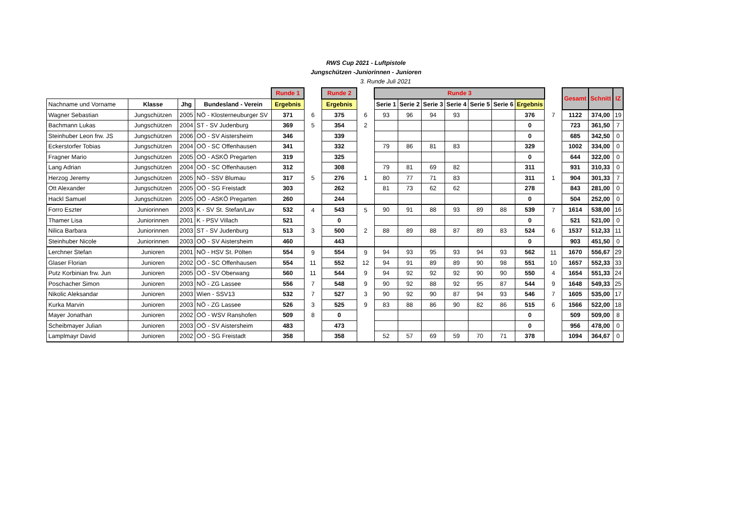RWS Cup 2021 - Luftpistole
Jungschützen -Juniorinnen - Junioren
3. Runde Juli 2021
| | | | | Runde 1 | | Runde 2 | | Runde 3 | | | | | | | | Gesamt | Schnitt | IZ |
| --- | --- | --- | --- | --- | --- | --- | --- | --- | --- | --- | --- | --- | --- | --- | --- | --- | --- | --- |
| Nachname und Vorname | Klasse | Jhg | Bundesland - Verein | Ergebnis | | Ergebnis | | Serie 1 | Serie 2 | Serie 3 | Serie 4 | Serie 5 | Serie 6 | Ergebnis | | | | |
| Wagner Sebastian | Jungschützen | 2005 | NÖ - Klosterneuburger SV | 371 | 6 | 375 | 6 | 93 | 96 | 94 | 93 | | | 376 | 7 | 1122 | 374,00 | 19 |
| Bachmann Lukas | Jungschützen | 2004 | ST - SV Judenburg | 369 | 5 | 354 | 2 | | | | | | | 0 | | 723 | 361,50 | 7 |
| Steinhuber Leon frw. JS | Jungschützen | 2006 | OÖ - SV Aistersheim | 346 | | 339 | | | | | | | | 0 | | 685 | 342,50 | 0 |
| Eckerstorfer Tobias | Jungschützen | 2004 | OÖ - SC Offenhausen | 341 | | 332 | | 79 | 86 | 81 | 83 | | | 329 | | 1002 | 334,00 | 0 |
| Fragner Mario | Jungschützen | 2005 | OÖ - ASKÖ Pregarten | 319 | | 325 | | | | | | | | 0 | | 644 | 322,00 | 0 |
| Lang Adrian | Jungschützen | 2004 | OÖ - SC Offenhausen | 312 | | 308 | | 79 | 81 | 69 | 82 | | | 311 | | 931 | 310,33 | 0 |
| Herzog Jeremy | Jungschützen | 2005 | NÖ - SSV Blumau | 317 | 5 | 276 | 1 | 80 | 77 | 71 | 83 | | | 311 | 1 | 904 | 301,33 | 7 |
| Ott Alexander | Jungschützen | 2005 | OÖ - SG Freistadt | 303 | | 262 | | 81 | 73 | 62 | 62 | | | 278 | | 843 | 281,00 | 0 |
| Hackl Samuel | Jungschützen | 2005 | OÖ - ASKÖ Pregarten | 260 | | 244 | | | | | | | | 0 | | 504 | 252,00 | 0 |
| Forro Eszter | Juniorinnen | 2003 | K - SV St. Stefan/Lav | 532 | 4 | 543 | 5 | 90 | 91 | 88 | 93 | 89 | 88 | 539 | 7 | 1614 | 538,00 | 16 |
| Thamer Lisa | Juniorinnen | 2001 | K - PSV Villach | 521 | | 0 | | | | | | | | 0 | | 521 | 521,00 | 0 |
| Nilica Barbara | Juniorinnen | 2003 | ST - SV Judenburg | 513 | 3 | 500 | 2 | 88 | 89 | 88 | 87 | 89 | 83 | 524 | 6 | 1537 | 512,33 | 11 |
| Steinhuber Nicole | Juniorinnen | 2003 | OÖ - SV Aistersheim | 460 | | 443 | | | | | | | | 0 | | 903 | 451,50 | 0 |
| Lerchner Stefan | Junioren | 2001 | NÖ - HSV St. Pölten | 554 | 9 | 554 | 9 | 94 | 93 | 95 | 93 | 94 | 93 | 562 | 11 | 1670 | 556,67 | 29 |
| Glaser Florian | Junioren | 2002 | OÖ - SC Offenhausen | 554 | 11 | 552 | 12 | 94 | 91 | 89 | 89 | 90 | 98 | 551 | 10 | 1657 | 552,33 | 33 |
| Putz Korbinian frw. Jun | Junioren | 2005 | OÖ - SV Oberwang | 560 | 11 | 544 | 9 | 94 | 92 | 92 | 92 | 90 | 90 | 550 | 4 | 1654 | 551,33 | 24 |
| Poschacher Simon | Junioren | 2003 | NÖ - ZG Lassee | 556 | 7 | 548 | 9 | 90 | 92 | 88 | 92 | 95 | 87 | 544 | 9 | 1648 | 549,33 | 25 |
| Nikolic Aleksandar | Junioren | 2003 | Wien - SSV13 | 532 | 7 | 527 | 3 | 90 | 92 | 90 | 87 | 94 | 93 | 546 | 7 | 1605 | 535,00 | 17 |
| Kurka Marvin | Junioren | 2003 | NÖ - ZG Lassee | 526 | 3 | 525 | 9 | 83 | 88 | 86 | 90 | 82 | 86 | 515 | 6 | 1566 | 522,00 | 18 |
| Mayer Jonathan | Junioren | 2002 | OÖ - WSV Ranshofen | 509 | 8 | 0 | | | | | | | | 0 | | 509 | 509,00 | 8 |
| Scheibmayer Julian | Junioren | 2003 | OÖ - SV Aistersheim | 483 | | 473 | | | | | | | | 0 | | 956 | 478,00 | 0 |
| Lamplmayr David | Junioren | 2002 | OÖ - SG Freistadt | 358 | | 358 | | 52 | 57 | 69 | 59 | 70 | 71 | 378 | | 1094 | 364,67 | 0 |